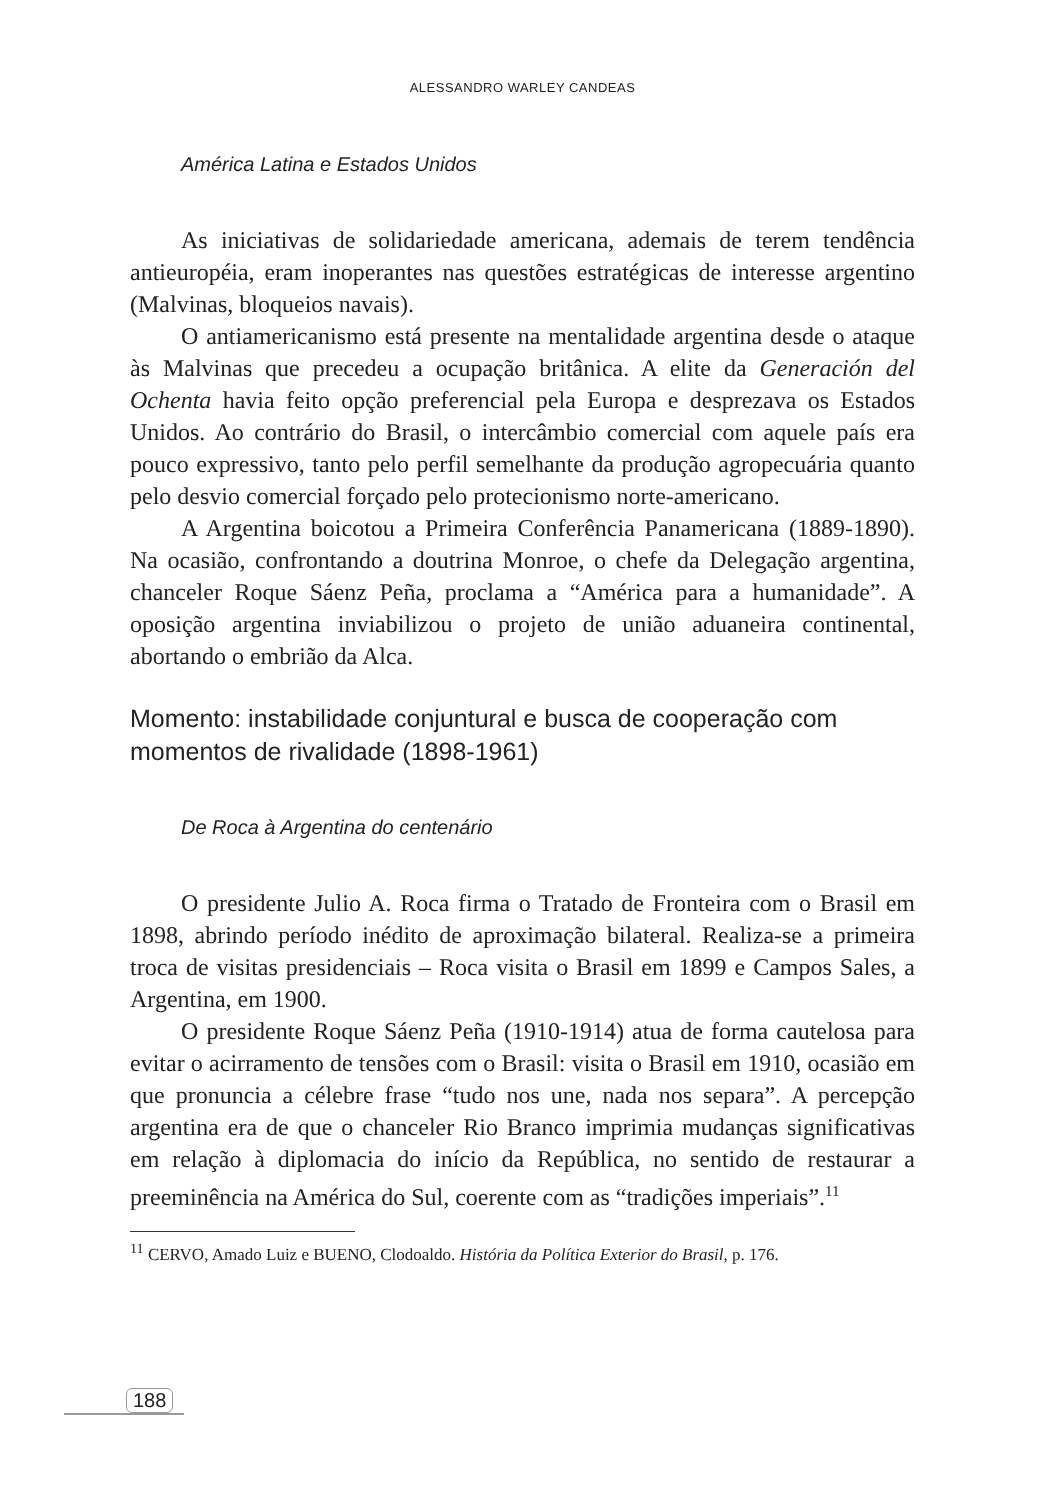ALESSANDRO WARLEY CANDEAS
América Latina e Estados Unidos
As iniciativas de solidariedade americana, ademais de terem tendência antieuropéia, eram inoperantes nas questões estratégicas de interesse argentino (Malvinas, bloqueios navais).
O antiamericanismo está presente na mentalidade argentina desde o ataque às Malvinas que precedeu a ocupação britânica. A elite da Generación del Ochenta havia feito opção preferencial pela Europa e desprezava os Estados Unidos. Ao contrário do Brasil, o intercâmbio comercial com aquele país era pouco expressivo, tanto pelo perfil semelhante da produção agropecuária quanto pelo desvio comercial forçado pelo protecionismo norte-americano.
A Argentina boicotou a Primeira Conferência Panamericana (1889-1890). Na ocasião, confrontando a doutrina Monroe, o chefe da Delegação argentina, chanceler Roque Sáenz Peña, proclama a “América para a humanidade”. A oposição argentina inviabilizou o projeto de união aduaneira continental, abortando o embrião da Alca.
Momento: instabilidade conjuntural e busca de cooperação com momentos de rivalidade (1898-1961)
De Roca à Argentina do centenário
O presidente Julio A. Roca firma o Tratado de Fronteira com o Brasil em 1898, abrindo período inédito de aproximação bilateral. Realiza-se a primeira troca de visitas presidenciais – Roca visita o Brasil em 1899 e Campos Sales, a Argentina, em 1900.
O presidente Roque Sáenz Peña (1910-1914) atua de forma cautelosa para evitar o acirramento de tensões com o Brasil: visita o Brasil em 1910, ocasião em que pronuncia a célebre frase “tudo nos une, nada nos separa”. A percepção argentina era de que o chanceler Rio Branco imprimia mudanças significativas em relação à diplomacia do início da República, no sentido de restaurar a preeminência na América do Sul, coerente com as “tradições imperiais”.<sup>11</sup>
<sup>11</sup> CERVO, Amado Luiz e BUENO, Clodoaldo. História da Política Exterior do Brasil, p. 176.
188